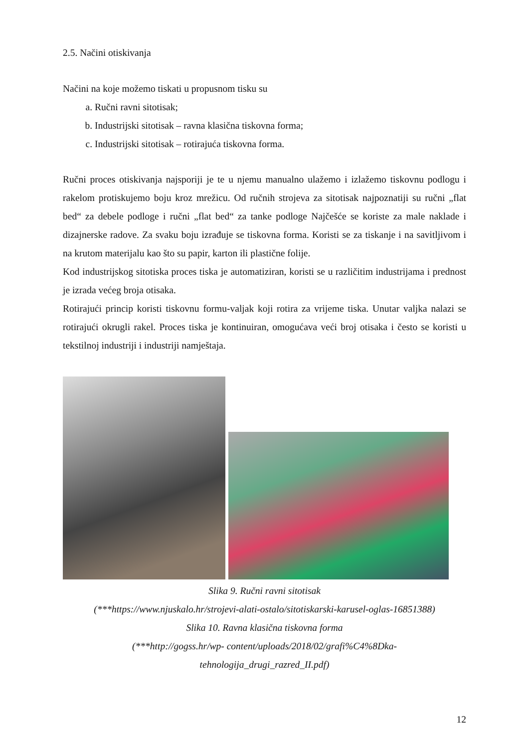2.5. Načini otiskivanja
Načini na koje možemo tiskati u propusnom tisku su
a. Ručni ravni sitotisak;
b. Industrijski sitotisak – ravna klasična tiskovna forma;
c. Industrijski sitotisak – rotirajuća tiskovna forma.
Ručni proces otiskivanja najsporiji je te u njemu manualno ulažemo i izlažemo tiskovnu podlogu i rakelom protiskujemo boju kroz mrežicu. Od ručnih strojeva za sitotisak najpoznatiji su ručni „flat bed“ za debele podloge i ručni „flat bed“ za tanke podloge Najčešće se koriste za male naklade i dizajnerske radove. Za svaku boju izrađuje se tiskovna forma. Koristi se za tiskanje i na savitljivom i na krutom materijalu kao što su papir, karton ili plastične folije.
Kod industrijskog sitotiska proces tiska je automatiziran, koristi se u različitim industrijama i prednost je izrada većeg broja otisaka.
Rotirajući princip koristi tiskovnu formu-valjak koji rotira za vrijeme tiska. Unutar valjka nalazi se rotirajući okrugli rakel. Proces tiska je kontinuiran, omogućava veći broj otisaka i često se koristi u tekstilnoj industriji i industriji namještaja.
Slika 9. Ručni ravni sitotisak
(***https://www.njuskalo.hr/strojevi-alati-ostalo/sitotiskarski-karusel-oglas-16851388)
Slika 10. Ravna klasična tiskovna forma
(***http://gogss.hr/wp- content/uploads/2018/02/grafi%C4%8Dka-
tehnologija_drugi_razred_II.pdf)
12